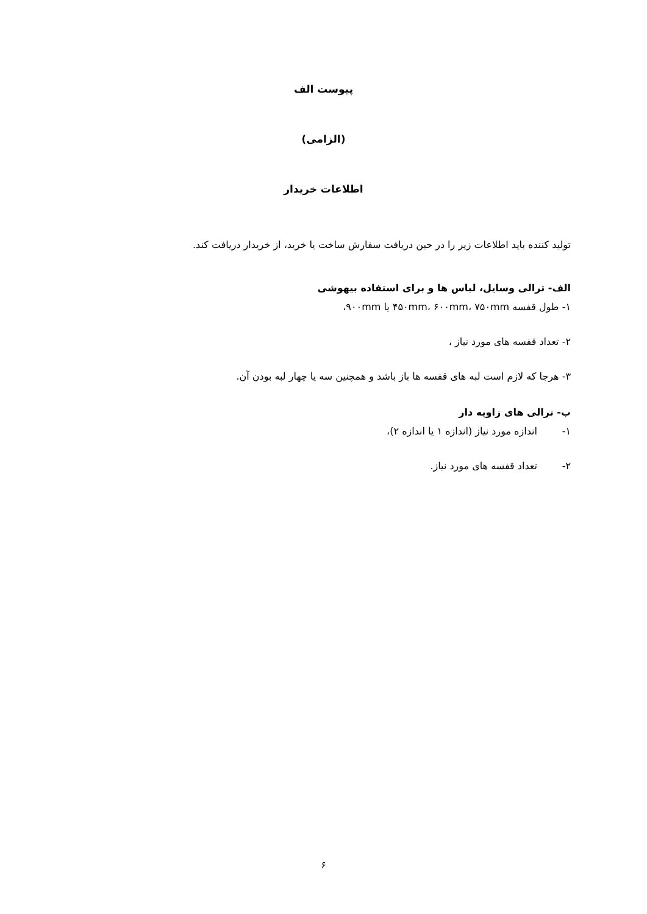پیوست الف
(الزامی)
اطلاعات خریدار
تولید کننده باید اطلاعات زیر را در حین دریافت سفارش ساخت یا خرید، از خریدار دریافت کند.
الف- ترالی وسایل، لباس ها و برای استفاده بیهوشی
۱- طول قفسه ۴۵۰mm، ۶۰۰mm، ۷۵۰mm یا ۹۰۰mm،
۲- تعداد قفسه های مورد نیاز ،
۳- هرجا که لازم است لبه های قفسه ها باز باشد و همچنین سه یا چهار لبه بودن آن.
ب- ترالی های زاویه دار
۱- اندازه مورد نیاز (اندازه ۱ یا اندازه ۲)،
۲- تعداد قفسه های مورد نیاز.
۶